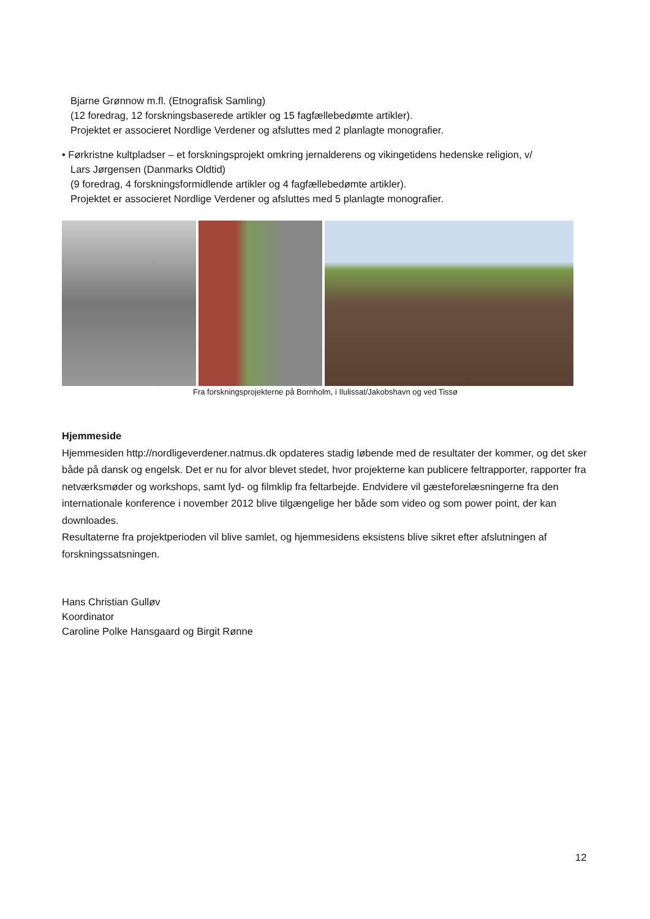Bjarne Grønnow m.fl. (Etnografisk Samling)
(12 foredrag, 12 forskningsbaserede artikler og 15 fagfællebedømte artikler).
Projektet er associeret Nordlige Verdener og afsluttes med 2 planlagte monografier.
• Førkristne kultpladser – et forskningsprojekt omkring jernalderens og vikingetidens hedenske religion, v/
Lars Jørgensen (Danmarks Oldtid)
(9 foredrag, 4 forskningsformidlende artikler og 4 fagfællebedømte artikler).
Projektet er associeret Nordlige Verdener og afsluttes med 5 planlagte monografier.
Fra forskningsprojekterne på Bornholm, i Ilulissat/Jakobshavn og ved Tissø
Hjemmeside
Hjemmesiden http://nordligeverdener.natmus.dk opdateres stadig løbende med de resultater der kommer, og det sker både på dansk og engelsk. Det er nu for alvor blevet stedet, hvor projekterne kan publicere feltrapporter, rapporter fra netværksmøder og workshops, samt lyd- og filmklip fra feltarbejde. Endvidere vil gæsteforelæsningerne fra den internationale konference i november 2012 blive tilgængelige her både som video og som power point, der kan downloades.
Resultaterne fra projektperioden vil blive samlet, og hjemmesidens eksistens blive sikret efter afslutningen af forskningssatsningen.
Hans Christian Gulløv
Koordinator
Caroline Polke Hansgaard og Birgit Rønne
12